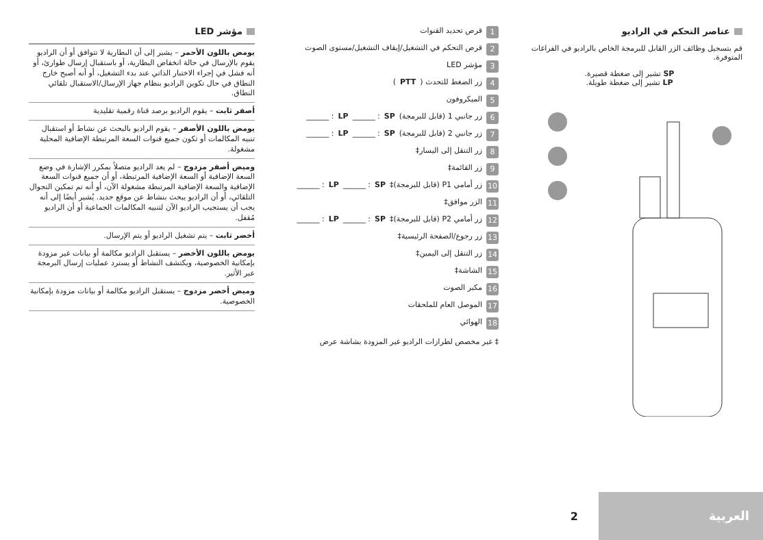عناصر التحكم في الراديو
قم بتسجيل وظائف الزر القابل للبرمجة الخاص بالراديو في الفراغات المتوفرة.
SP تشير إلى ضغطة قصيرة.
LP تشير إلى ضغطة طويلة.
1 قرص تحديد القنوات
2 قرص التحكم في التشغيل/إيقاف التشغيل/مستوى الصوت
3 مؤشر LED
4 زر الضغط للتحدث (PTT)
5 الميكروفون
6 زر جانبي 1 (قابل للبرمجة)
SP: ______ LP: ______
7 زر جانبي 2 (قابل للبرمجة)
SP: ______ LP: ______
8 زر التنقل إلى اليسار‡
9 زر القائمة‡
10 زر أمامي P1 (قابل للبرمجة)‡
SP: ______ LP: ______
11 الزر موافق‡
12 زر أمامي P2 (قابل للبرمجة)‡
SP: ______ LP: ______
13 زر رجوع/الصفحة الرئيسية‡
14 زر التنقل إلى اليمين‡
15 الشاشة‡
16 مكبر الصوت
17 الموصل العام للملحقات
18 الهوائي
‡ غير مخصص لطرازات الراديو غير المزودة بشاشة عرض
مؤشر LED
يومض باللون الأحمر – يشير إلى أن البطارية لا تتوافق أو أن الراديو يقوم بالإرسال في حالة انخفاض البطارية، أو باستقبال إرسال طوارئ، أو أنه فشل في إجراء الاختبار الذاتي عند بدء التشغيل، أو أنه أصبح خارج النطاق في حال تكوين الراديو بنظام جهاز الإرسال/الاستقبال تلقائي النطاق.
أصفر ثابت – يقوم الراديو برصد قناة رقمية تقليدية
يومض باللون الأصفر – يقوم الراديو بالبحث عن نشاط أو استقبال تنبيه المكالمات أو تكون جميع قنوات السعة المرتبطة الإضافية المحلية مشغولة.
وميض أصفر مزدوج – لم يعد الراديو متصلاً بمكرر الإشارة في وضع السعة الإضافية أو السعة الإضافية المرتبطة، أو أن جميع قنوات السعة الإضافية والسعة الإضافية المرتبطة مشغولة الآن، أو أنه تم تمكين التجوال التلقائي، أو أن الراديو يبحث بنشاط عن موقع جديد. يُشير أيضًا إلى أنه يجب أن يستجيب الراديو الآن لتنبيه المكالمات الجماعية أو أن الراديو مُقفل.
أخضر ثابت – يتم تشغيل الراديو أو يتم الإرسال.
يومض باللون الأخضر – يستقبل الراديو مكالمة أو بيانات غير مزودة بإمكانية الخصوصية، ويكتشف النشاط أو يسترد عمليات إرسال البرمجة عبر الأثير.
وميض أخضر مزدوج – يستقبل الراديو مكالمة أو بيانات مزودة بإمكانية الخصوصية.
2
العربية